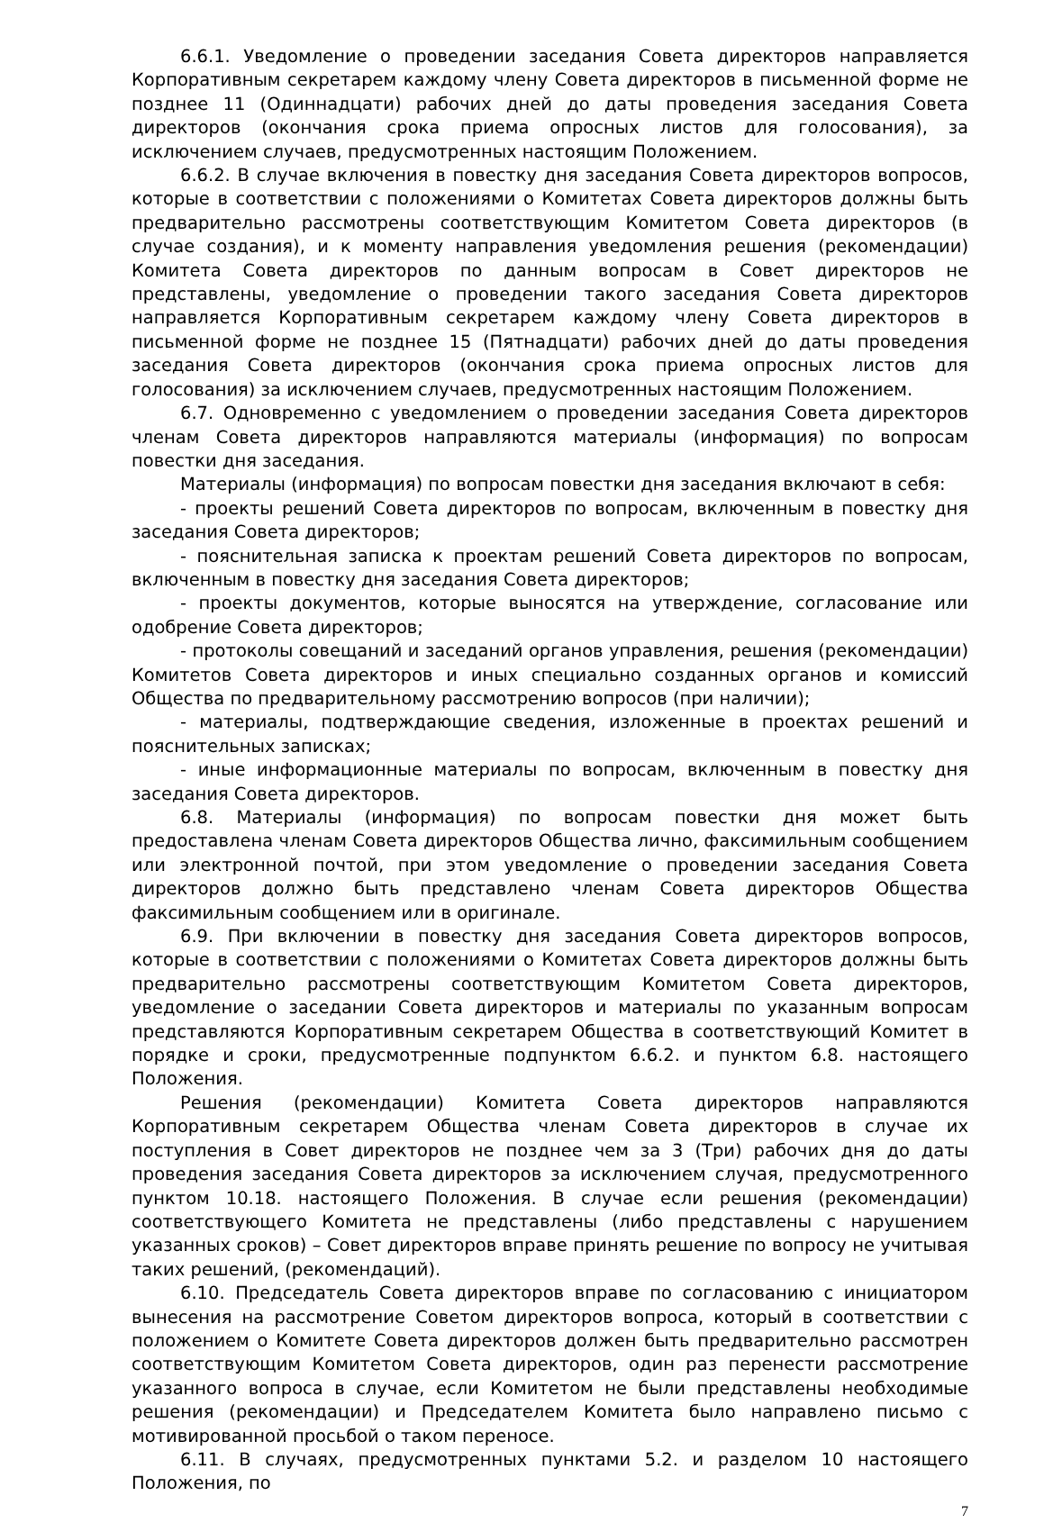6.6.1. Уведомление о проведении заседания Совета директоров направляется Корпоративным секретарем каждому члену Совета директоров в письменной форме не позднее 11 (Одиннадцати) рабочих дней до даты проведения заседания Совета директоров (окончания срока приема опросных листов для голосования), за исключением случаев, предусмотренных настоящим Положением.
6.6.2. В случае включения в повестку дня заседания Совета директоров вопросов, которые в соответствии с положениями о Комитетах Совета директоров должны быть предварительно рассмотрены соответствующим Комитетом Совета директоров (в случае создания), и к моменту направления уведомления решения (рекомендации) Комитета Совета директоров по данным вопросам в Совет директоров не представлены, уведомление о проведении такого заседания Совета директоров направляется Корпоративным секретарем каждому члену Совета директоров в письменной форме не позднее 15 (Пятнадцати) рабочих дней до даты проведения заседания Совета директоров (окончания срока приема опросных листов для голосования) за исключением случаев, предусмотренных настоящим Положением.
6.7. Одновременно с уведомлением о проведении заседания Совета директоров членам Совета директоров направляются материалы (информация) по вопросам повестки дня заседания.
Материалы (информация) по вопросам повестки дня заседания включают в себя:
- проекты решений Совета директоров по вопросам, включенным в повестку дня заседания Совета директоров;
- пояснительная записка к проектам решений Совета директоров по вопросам, включенным в повестку дня заседания Совета директоров;
- проекты документов, которые выносятся на утверждение, согласование или одобрение Совета директоров;
- протоколы совещаний и заседаний органов управления, решения (рекомендации) Комитетов Совета директоров и иных специально созданных органов и комиссий Общества по предварительному рассмотрению вопросов (при наличии);
- материалы, подтверждающие сведения, изложенные в проектах решений и пояснительных записках;
- иные информационные материалы по вопросам, включенным в повестку дня заседания Совета директоров.
6.8. Материалы (информация) по вопросам повестки дня может быть предоставлена членам Совета директоров Общества лично, факсимильным сообщением или электронной почтой, при этом уведомление о проведении заседания Совета директоров должно быть представлено членам Совета директоров Общества факсимильным сообщением или в оригинале.
6.9. При включении в повестку дня заседания Совета директоров вопросов, которые в соответствии с положениями о Комитетах Совета директоров должны быть предварительно рассмотрены соответствующим Комитетом Совета директоров, уведомление о заседании Совета директоров и материалы по указанным вопросам представляются Корпоративным секретарем Общества в соответствующий Комитет в порядке и сроки, предусмотренные подпунктом 6.6.2. и пунктом 6.8. настоящего Положения.
Решения (рекомендации) Комитета Совета директоров направляются Корпоративным секретарем Общества членам Совета директоров в случае их поступления в Совет директоров не позднее чем за 3 (Три) рабочих дня до даты проведения заседания Совета директоров за исключением случая, предусмотренного пунктом 10.18. настоящего Положения. В случае если решения (рекомендации) соответствующего Комитета не представлены (либо представлены с нарушением указанных сроков) – Совет директоров вправе принять решение по вопросу не учитывая таких решений, (рекомендаций).
6.10. Председатель Совета директоров вправе по согласованию с инициатором вынесения на рассмотрение Советом директоров вопроса, который в соответствии с положением о Комитете Совета директоров должен быть предварительно рассмотрен соответствующим Комитетом Совета директоров, один раз перенести рассмотрение указанного вопроса в случае, если Комитетом не были представлены необходимые решения (рекомендации) и Председателем Комитета было направлено письмо с мотивированной просьбой о таком переносе.
6.11. В случаях, предусмотренных пунктами 5.2. и разделом 10 настоящего Положения, по
7